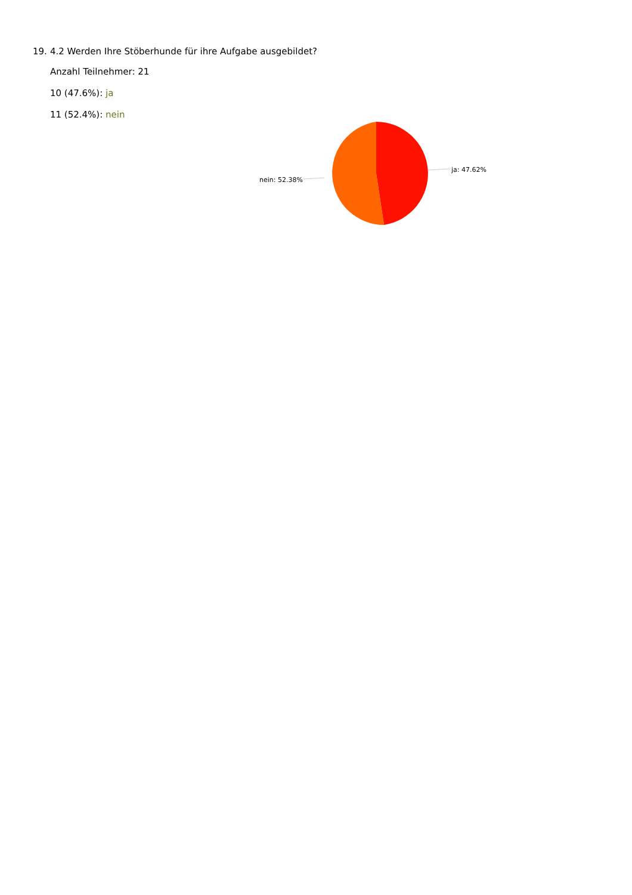19. 4.2 Werden Ihre Stöberhunde für ihre Aufgabe ausgebildet?
Anzahl Teilnehmer: 21
10 (47.6%): ja
11 (52.4%): nein
ja: 47.62%
nein: 52.38%